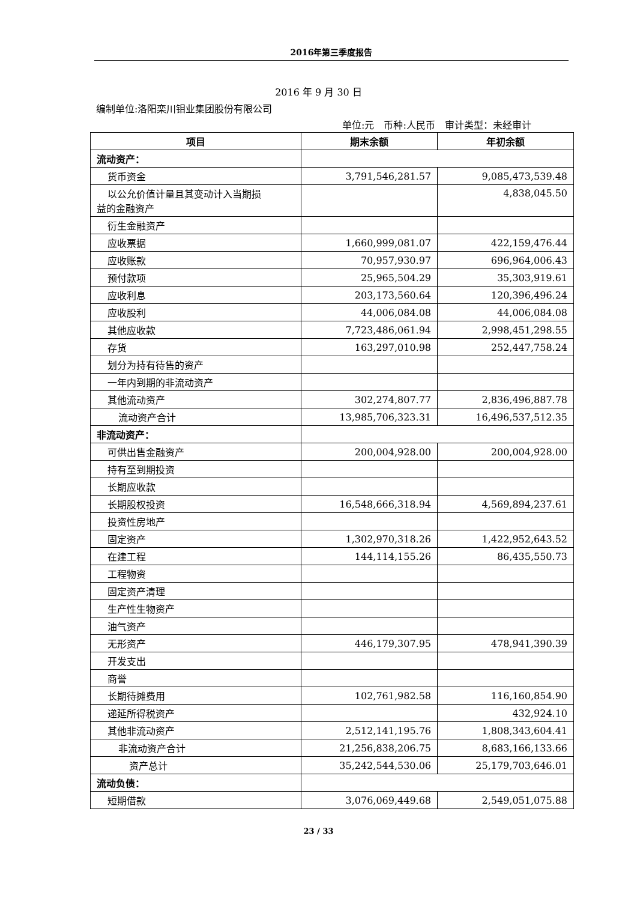2016年第三季度报告
2016 年 9 月 30 日
编制单位:洛阳栾川钼业集团股份有限公司
单位:元　币种:人民币　审计类型：未经审计
| 项目 | 期末余额 | 年初余额 |
| --- | --- | --- |
| 流动资产： | | |
| 货币资金 | 3,791,546,281.57 | 9,085,473,539.48 |
| 以公允价值计量且其变动计入当期损 益的金融资产 | | 4,838,045.50 |
| 衍生金融资产 | | |
| 应收票据 | 1,660,999,081.07 | 422,159,476.44 |
| 应收账款 | 70,957,930.97 | 696,964,006.43 |
| 预付款项 | 25,965,504.29 | 35,303,919.61 |
| 应收利息 | 203,173,560.64 | 120,396,496.24 |
| 应收股利 | 44,006,084.08 | 44,006,084.08 |
| 其他应收款 | 7,723,486,061.94 | 2,998,451,298.55 |
| 存货 | 163,297,010.98 | 252,447,758.24 |
| 划分为持有待售的资产 | | |
| 一年内到期的非流动资产 | | |
| 其他流动资产 | 302,274,807.77 | 2,836,496,887.78 |
| 流动资产合计 | 13,985,706,323.31 | 16,496,537,512.35 |
| 非流动资产： | | |
| 可供出售金融资产 | 200,004,928.00 | 200,004,928.00 |
| 持有至到期投资 | | |
| 长期应收款 | | |
| 长期股权投资 | 16,548,666,318.94 | 4,569,894,237.61 |
| 投资性房地产 | | |
| 固定资产 | 1,302,970,318.26 | 1,422,952,643.52 |
| 在建工程 | 144,114,155.26 | 86,435,550.73 |
| 工程物资 | | |
| 固定资产清理 | | |
| 生产性生物资产 | | |
| 油气资产 | | |
| 无形资产 | 446,179,307.95 | 478,941,390.39 |
| 开发支出 | | |
| 商誉 | | |
| 长期待摊费用 | 102,761,982.58 | 116,160,854.90 |
| 递延所得税资产 | | 432,924.10 |
| 其他非流动资产 | 2,512,141,195.76 | 1,808,343,604.41 |
| 非流动资产合计 | 21,256,838,206.75 | 8,683,166,133.66 |
| 资产总计 | 35,242,544,530.06 | 25,179,703,646.01 |
| 流动负债： | | |
| 短期借款 | 3,076,069,449.68 | 2,549,051,075.88 |
23 / 33